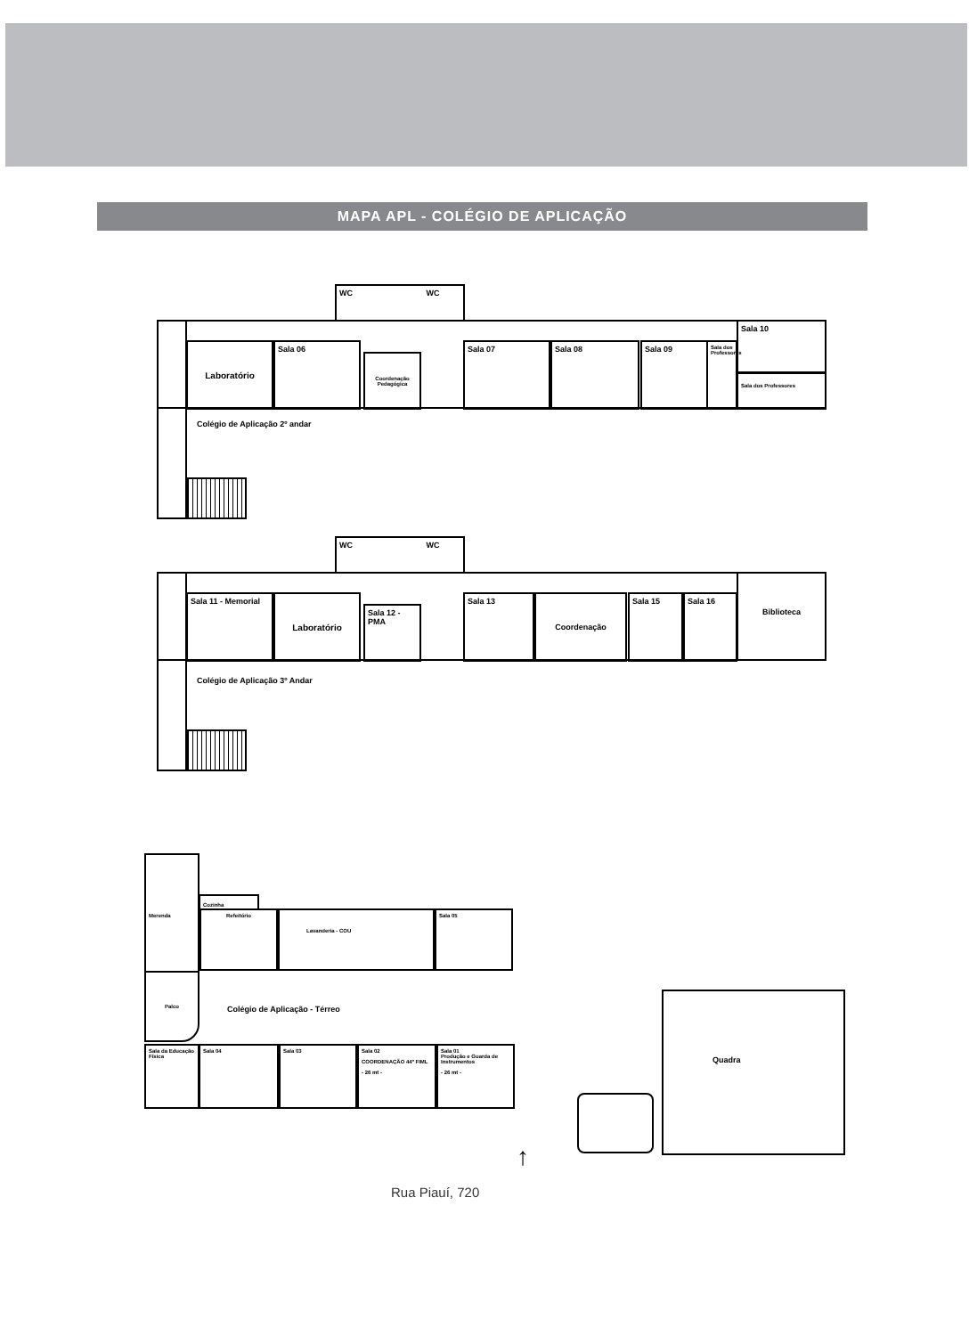MAPA APL - COLÉGIO DE APLICAÇÃO
WC WC
Laboratório Sala 06
Coordenação Pedagógica
Sala 07 Sala 08 Sala 09
Sala dos Professores
Sala 10
Sala dos Professores
Colégio de Aplicação 2º andar
WC WC
Sala 11 - Memorial Laboratório
Sala 12 - PMA
Sala 13 Coordenação Sala 15 Sala 16
Biblioteca
Colégio de Aplicação 3º Andar
Merenda
Cozinha
Refeitório Lavanderia - COU Sala 05
Palco
Colégio de Aplicação - Térreo
Sala da Educação Física
Sala 04 Sala 03
Sala 02
COORDENAÇÃO 44º FIML
- 26 mt -
Sala 01
Produção e Guarda de Instrumentos
- 26 mt -
Quadra
↑
Rua Piauí, 720